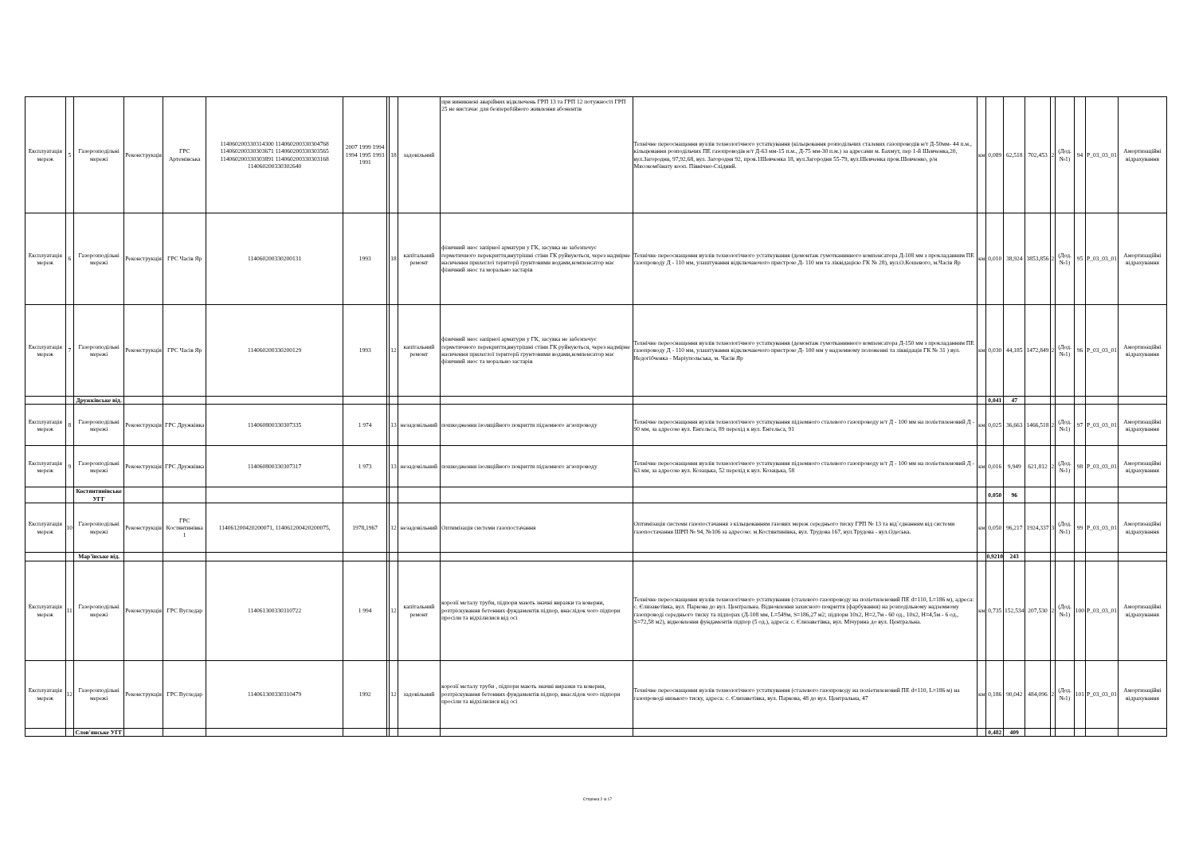| Експлуатація мереж | 5 | Газорозподільні мережі | Реконструкція | ГРС Артемівська | 114060200330314300 114060200330304768 114060200330303671 114060200330303565 114060200330303891 114060200330303168 114060200330302640 | 2007 1999 1994 1994 1995 1993 1991 | | 18 | задовільний | при виникнені аварійних відключень ГРП 13 та ГРП 12 потужності ГРП 25 не вистачає для безперебійного живлення абонентів | Технічне переоснащення вузлів технологічного устаткування (кільцювання розподільчих сталевих газопроводів н/т Д-50мм- 44 п.м., кільцювання розподільчих ПЕ газопроводів н/т Д-63 мм-15 п.м., Д-75 мм-30 п.м.) за адресами м. Бахмут, пер 1-й Шевченка,20, вул.Загородня, 97,92,68, вул. Загородня 92, пров.1Шевченка 18, вул.Загородня 55-79, вул.Шевченка пров.Шевченко, р/н Мясокомбінату кооп. Північно-Східний. | км | 0,089 | 62,518 | 702,453 | 2 | (Дод. №1) | 94 | P_03_03_01 | Амортизаційні відрахування |
| Експлуатація мереж | 6 | Газорозподільні мережі | Реконструкція | ГРС Часів Яр | 114060200330200131 | 1993 | | 18 | капітальний ремонт | фізичний знос запірної арматури у ГК, засувка не забезпечує герметичного перекриття,внутрішні стіни ГК руйнуються, через надмірне насичення прилеглої території грунтовими водами,компенсатор має фізичний знос та морально застарів | Технічне переоснащення вузлів технологічного устаткування (демонтаж гумотканинного компенсатора Д-108 мм з прокладанням ПЕ газопроводу Д - 110 мм, улаштування відключаючого пристрою Д- 110 мм та ліквідацією ГК № 28), вул.О.Кошевого, м.Часів Яр | км | 0,010 | 38,924 | 3853,856 | 2 | (Дод. №1) | 95 | P_03_03_01 | Амортизаційні відрахування |
| Експлуатація мереж | 7 | Газорозподільні мережі | Реконструкція | ГРС Часів Яр | 114060200330200129 | 1993 | | 12 | капітальний ремонт | фізичний знос запірної арматури у ГК, засувка не забезпечує герметичного перекриття,внутрішні стіни ГК руйнуються, через надмірне насичення прилеглої території грунтовими водами,компенсатор має фізичний знос та морально застарів | Технічне переоснащення вузлів технологічного устаткування (демонтаж гумотканинного компенсатора Д-150 мм з прокладанням ПЕ газопроводу Д - 110 мм, улаштування відключаючого пристрою Д- 100 мм у надземному положенні та ліквідація ГК № 31 ) вул. Недогібченка - Маріупольська, м. Часів Яр | км | 0,030 | 44,185 | 1472,849 | 2 | (Дод. №1) | 96 | P_03_03_01 | Амортизаційні відрахування |
| | | Дружківське від. | | | | | | | | | | | 0,041 | 47 | | | | | | |
| Експлуатація мереж | 8 | Газорозподільні мережі | Реконструкція | ГРС Дружківка | 114060800330307335 | 1 974 | | 13 | незадовільний | пошкодження ізоляційного покриття підземного агзопроводу | Технічне переоснащення вузлів технологічного устаткування підземного сталевого газопроводу н/т Д - 100 мм на поліетиленовий Д - 90 мм, за адресою вул. Енгельса, 89 перехід к вул. Енгельса, 91 | км | 0,025 | 36,663 | 1466,518 | 2 | (Дод. №1) | 97 | P_03_03_01 | Амортизаційні відрахування |
| Експлуатація мереж | 9 | Газорозподільні мережі | Реконструкція | ГРС Дружківка | 114060800330307317 | 1 973 | | 13 | незадовільний | пошкодження ізоляційного покриття підземного агзопроводу | Технічне переоснащення вузлів технологічного устаткування підземного сталевого газопроводу н/т Д - 100 мм на поліетиленовий Д - 63 мм, за адресою вул. Козацька, 52 перехід к вул. Козацька, 58 | км | 0,016 | 9,949 | 621,812 | 2 | (Дод. №1) | 98 | P_03_03_01 | Амортизаційні відрахування |
| | | Костянтинівське УГГ | | | | | | | | | | | 0,050 | 96 | | | | | | |
| Експлуатація мереж | 10 | Газорозподільні мережі | Реконструкція | ГРС Костянтинівка 1 | 114061200420200071, 114061200420200075, | 1978,1967 | | 12 | незадовільний | Оптимізація системи газопостачання | Оптимізація системи газопостачання з кільцюванням газових мереж середнього тиску ГРП № 13 та від`єднанням від системи газопостачання ШРП № 94, №106 за адресою: м.Костянтинівка, вул. Трудова 167, вул.Трудова - вул.Одеська. | км | 0,050 | 96,217 | 1924,337 | 3 | (Дод. №1) | 99 | P_03_03_01 | Амортизаційні відрахування |
| | | Мар'їнське від. | | | | | | | | | | | 0,9210 | 243 | | | | | | |
| Експлуатація мереж | 11 | Газорозподільні мережі | Реконструкція | ГРС Вугледар | 114061300330310722 | 1 994 | | 12 | капітальний ремонт | корозії металу труби, підпори мають значні виразки та коверни, розтріскування бетонних фундаментів підпор, внаслідок чого підпори просіли та відхілилися від осі | Технічне переоснащення вузлів технологічного устаткування (сталевого газопроводу на поліетиленовий ПЕ d=110, L=186 м), адреса: с. Єлизаветівка, вул. Паркова до вул. Центральна. Відновлення захисного покриття (фарбування) на розподільному надземному газопроводі середнього тиску та підпорах (Д-108 мм, L=549м, S=186,27 м2; підпори 10х2, Н=2,7м - 60 од., 10х2, Н=4,5м - 6 од., S=72,58 м2), відновлення фундаментів підпор (5 од.), адреса: с. Єлизаветівка, вул. Мічурина до вул. Центральна. | км | 0,735 | 152,534 | 207,530 | 2 | (Дод. №1) | 100 | P_03_03_01 | Амортизаційні відрахування |
| Експлуатація мереж | 12 | Газорозподільні мережі | Реконструкція | ГРС Вугледар | 114061300330310479 | 1992 | | 12 | задовільний | корозії металу труби , підпори мають значні виразки та коверни, розтріскування бетонних фундаментів підпор, внаслідок чого підпори просіли та відхілилися від осі | Технічне переоснащення вузлів технологічного устаткування (сталевого газопроводу на поліетиленовий ПЕ d=110, L=186 м) на газопроводі низького тиску, адреса: с. Єлизаветівка, вул. Паркова, 48 до вул. Центральна, 47 | км | 0,186 | 90,042 | 484,096 | 2 | (Дод. №1) | 101 | P_03_03_01 | Амортизаційні відрахування |
| | | Слов'янське УГГ | | | | | | | | | | | 0,482 | 409 | | | | | | |
Сторінка 2 із 17